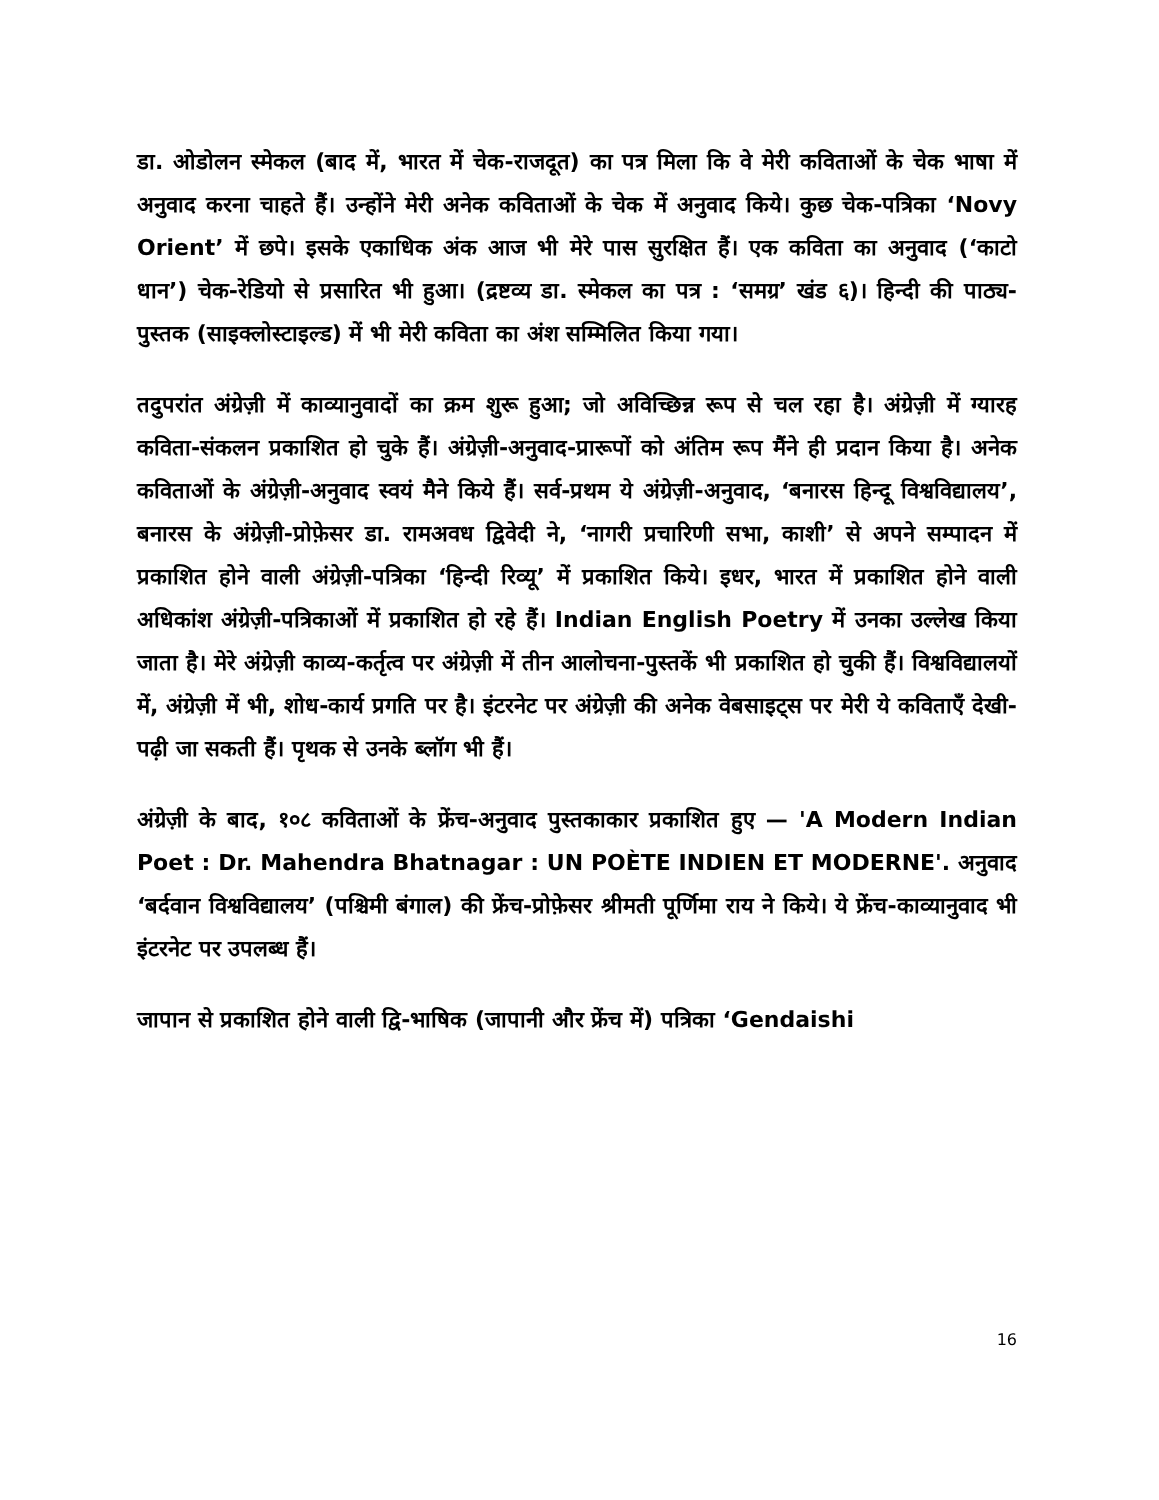डा. ओडोलन स्मेकल (बाद में, भारत में चेक-राजदूत) का पत्र मिला कि वे मेरी कविताओं के चेक भाषा में अनुवाद करना चाहते हैं। उन्होंने मेरी अनेक कविताओं के चेक में अनुवाद किये। कुछ चेक-पत्रिका ‘Novy Orient’ में छपे। इसके एकाधिक अंक आज भी मेरे पास सुरक्षित हैं। एक कविता का अनुवाद (‘काटो धान’) चेक-रेडियो से प्रसारित भी हुआ। (द्रष्टव्य डा. स्मेकल का पत्र : ‘समग्र’ खंड ६)। हिन्दी की पाठ्य-पुस्तक (साइक्लोस्टाइल्ड) में भी मेरी कविता का अंश सम्मिलित किया गया।
तदुपरांत अंग्रेज़ी में काव्यानुवादों का क्रम शुरू हुआ; जो अविच्छिन्न रूप से चल रहा है। अंग्रेज़ी में ग्यारह कविता-संकलन प्रकाशित हो चुके हैं। अंग्रेज़ी-अनुवाद-प्रारूपों को अंतिम रूप मैंने ही प्रदान किया है। अनेक कविताओं के अंग्रेज़ी-अनुवाद स्वयं मैने किये हैं। सर्व-प्रथम ये अंग्रेज़ी-अनुवाद, ‘बनारस हिन्दू विश्वविद्यालय’, बनारस के अंग्रेज़ी-प्रोफ़ेसर डा. रामअवध द्विवेदी ने, ‘नागरी प्रचारिणी सभा, काशी’ से अपने सम्पादन में प्रकाशित होने वाली अंग्रेज़ी-पत्रिका ‘हिन्दी रिव्यू’ में प्रकाशित किये। इधर, भारत में प्रकाशित होने वाली अधिकांश अंग्रेज़ी-पत्रिकाओं में प्रकाशित हो रहे हैं। Indian English Poetry में उनका उल्लेख किया जाता है। मेरे अंग्रेज़ी काव्य-कर्तृत्व पर अंग्रेज़ी में तीन आलोचना-पुस्तकें भी प्रकाशित हो चुकी हैं। विश्वविद्यालयों में, अंग्रेज़ी में भी, शोध-कार्य प्रगति पर है। इंटरनेट पर अंग्रेज़ी की अनेक वेबसाइट्स पर मेरी ये कविताएँ देखी-पढ़ी जा सकती हैं। पृथक से उनके ब्लॉग भी हैं।
अंग्रेज़ी के बाद, १०८ कविताओं के फ्रेंच-अनुवाद पुस्तकाकार प्रकाशित हुए — 'A Modern Indian Poet : Dr. Mahendra Bhatnagar : UN POÈTE INDIEN ET MODERNE'. अनुवाद ‘बर्दवान विश्वविद्यालय’ (पश्चिमी बंगाल) की फ्रेंच-प्रोफ़ेसर श्रीमती पूर्णिमा राय ने किये। ये फ्रेंच-काव्यानुवाद भी इंटरनेट पर उपलब्ध हैं।
जापान से प्रकाशित होने वाली द्वि-भाषिक (जापानी और फ्रेंच में) पत्रिका ‘Gendaishi
16